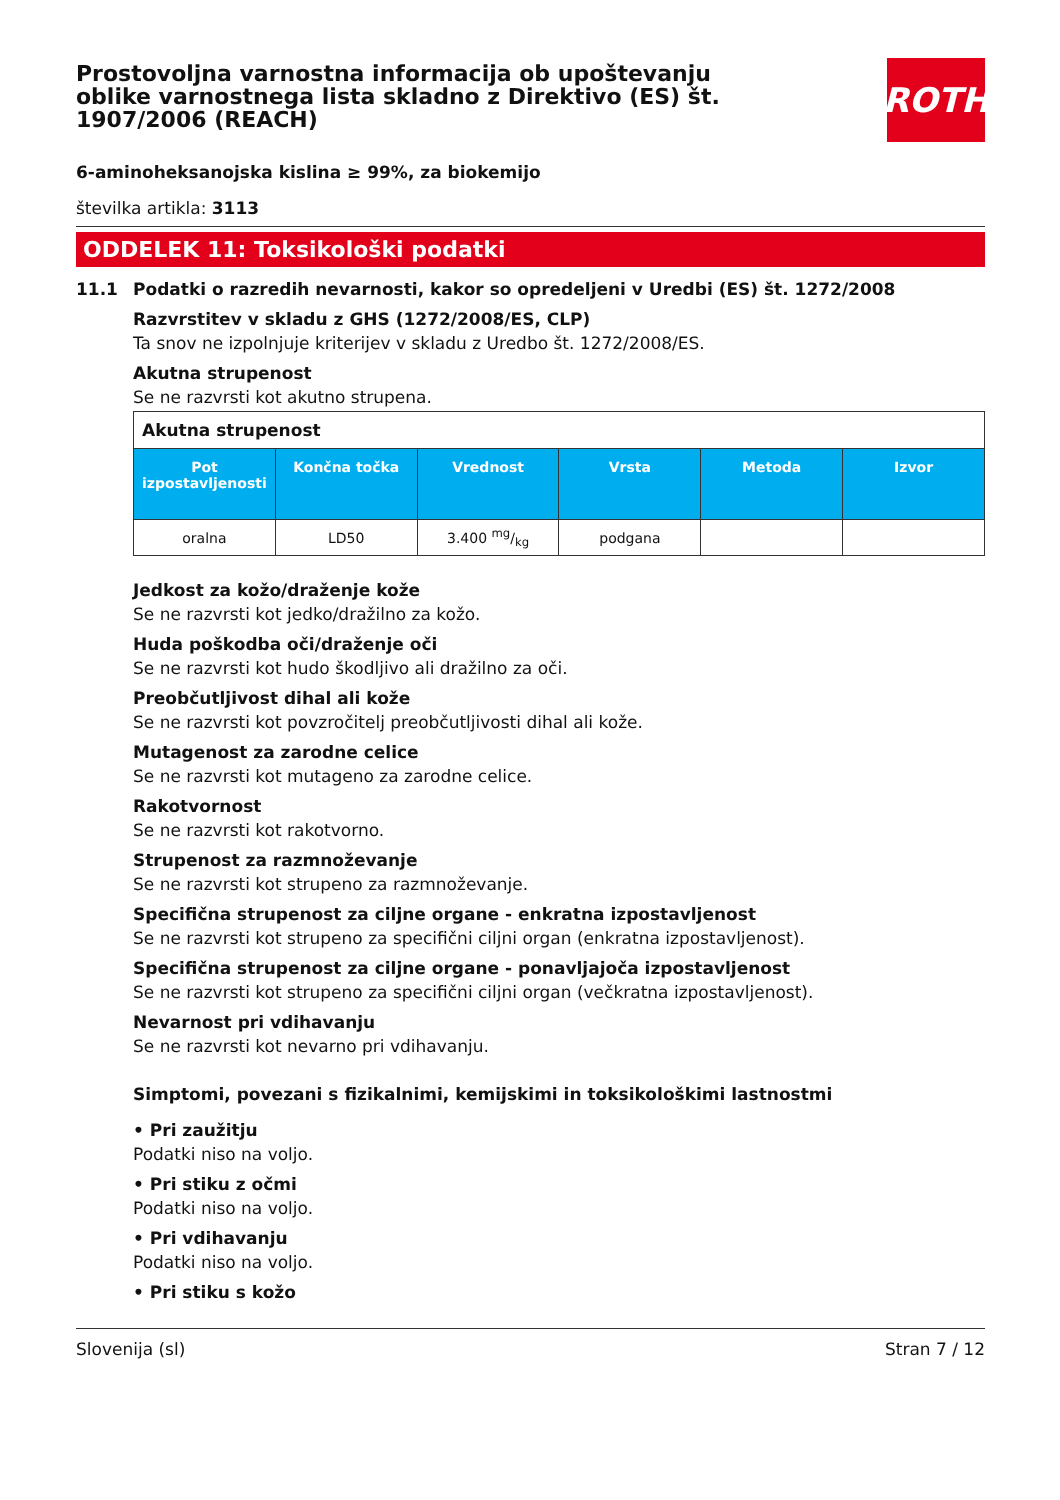Prostovoljna varnostna informacija ob upoštevanju oblike varnostnega lista skladno z Direktivo (ES) št. 1907/2006 (REACH)
ROTH
6-aminoheksanojska kislina ≥ 99%, za biokemijo
številka artikla: 3113
ODDELEK 11: Toksikološki podatki
11.1 Podatki o razredih nevarnosti, kakor so opredeljeni v Uredbi (ES) št. 1272/2008
Razvrstitev v skladu z GHS (1272/2008/ES, CLP)
Ta snov ne izpolnjuje kriterijev v skladu z Uredbo št. 1272/2008/ES.
Akutna strupenost
Se ne razvrsti kot akutno strupena.
| Akutna strupenost | | | | | |
| Pot izpostavljenosti | Končna točka | Vrednost | Vrsta | Metoda | Izvor |
| oralna | LD50 | 3.400 mg/kg | podgana | | |
Jedkost za kožo/draženje kože
Se ne razvrsti kot jedko/dražilno za kožo.
Huda poškodba oči/draženje oči
Se ne razvrsti kot hudo škodljivo ali dražilno za oči.
Preobčutljivost dihal ali kože
Se ne razvrsti kot povzročitelj preobčutljivosti dihal ali kože.
Mutagenost za zarodne celice
Se ne razvrsti kot mutageno za zarodne celice.
Rakotvornost
Se ne razvrsti kot rakotvorno.
Strupenost za razmnoževanje
Se ne razvrsti kot strupeno za razmnoževanje.
Specifična strupenost za ciljne organe - enkratna izpostavljenost
Se ne razvrsti kot strupeno za specifični ciljni organ (enkratna izpostavljenost).
Specifična strupenost za ciljne organe - ponavljajoča izpostavljenost
Se ne razvrsti kot strupeno za specifični ciljni organ (večkratna izpostavljenost).
Nevarnost pri vdihavanju
Se ne razvrsti kot nevarno pri vdihavanju.
Simptomi, povezani s fizikalnimi, kemijskimi in toksikološkimi lastnostmi
• Pri zaužitju
Podatki niso na voljo.
• Pri stiku z očmi
Podatki niso na voljo.
• Pri vdihavanju
Podatki niso na voljo.
• Pri stiku s kožo
Slovenija (sl) Stran 7 / 12